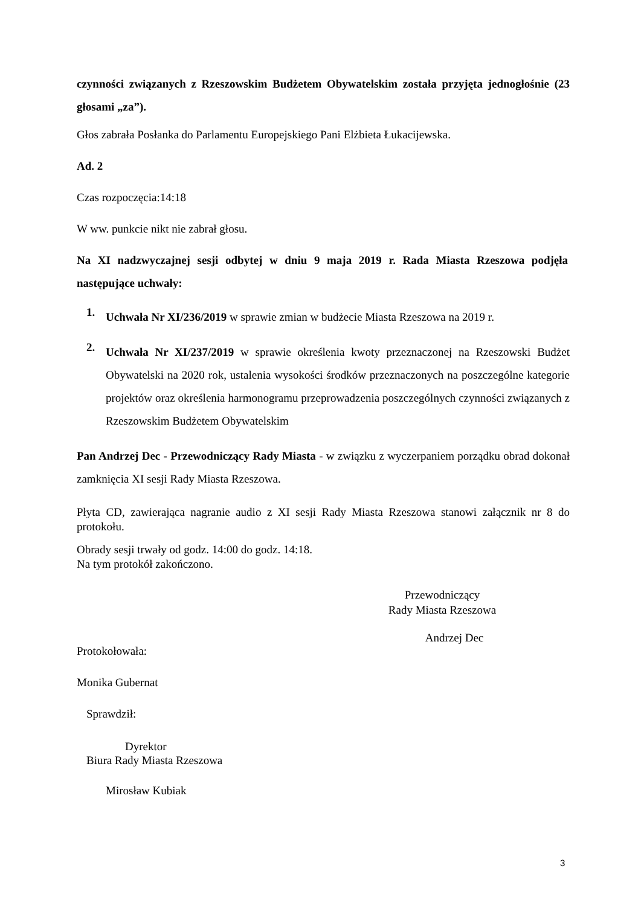czynności związanych z Rzeszowskim Budżetem Obywatelskim została przyjęta jednogłośnie (23 głosami „za”).
Głos zabrała Posłanka do Parlamentu Europejskiego Pani Elżbieta Łukacijewska.
Ad. 2
Czas rozpoczęcia:14:18
W ww. punkcie nikt nie zabrał głosu.
Na XI nadzwyczajnej sesji odbytej w dniu 9 maja 2019 r. Rada Miasta Rzeszowa podjęła następujące uchwały:
1.
Uchwała Nr XI/236/2019 w sprawie zmian w budżecie Miasta Rzeszowa na 2019 r.
2.
Uchwała Nr XI/237/2019 w sprawie określenia kwoty przeznaczonej na Rzeszowski Budżet Obywatelski na 2020 rok, ustalenia wysokości środków przeznaczonych na poszczególne kategorie projektów oraz określenia harmonogramu przeprowadzenia poszczególnych czynności związanych z Rzeszowskim Budżetem Obywatelskim
Pan Andrzej Dec - Przewodniczący Rady Miasta - w związku z wyczerpaniem porządku obrad dokonał zamknięcia XI sesji Rady Miasta Rzeszowa.
Płyta CD, zawierająca nagranie audio z XI sesji Rady Miasta Rzeszowa stanowi załącznik nr 8 do protokołu.
Obrady sesji trwały od godz. 14:00 do godz. 14:18.
Na tym protokół zakończono.
Przewodniczący
Rady Miasta Rzeszowa
Andrzej Dec
Protokołowała:
Monika Gubernat
Sprawdził:
Dyrektor
Biura Rady Miasta Rzeszowa
Mirosław Kubiak
3